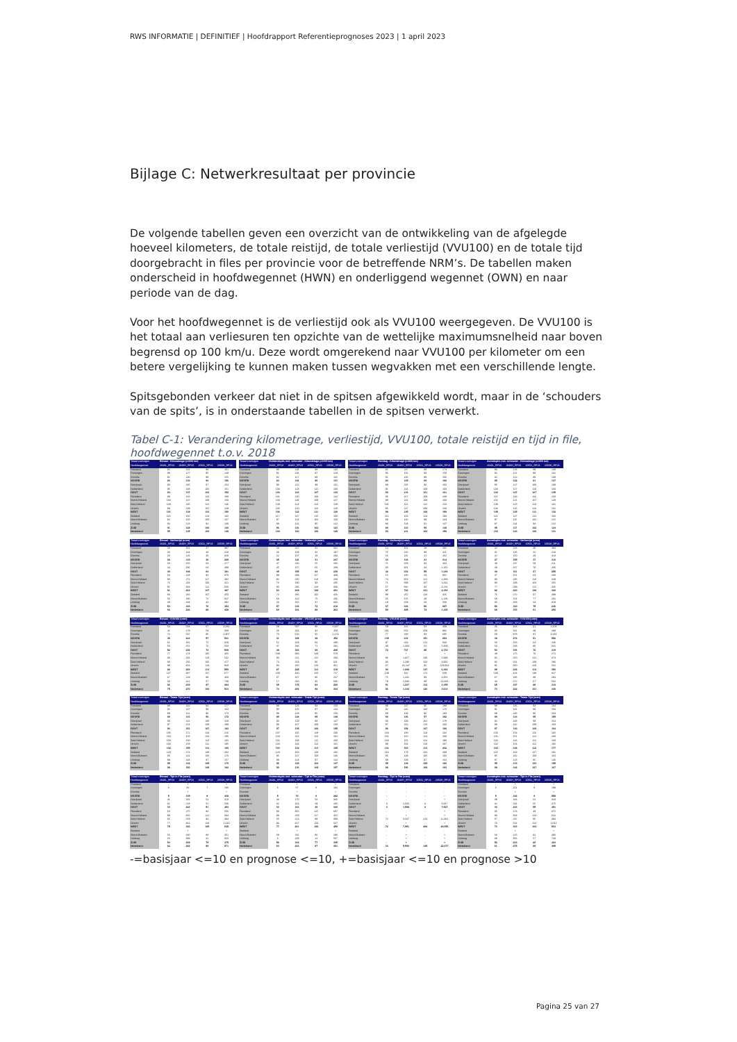RWS INFORMATIE | DEFINITIEF | Hoofdrapport Referentieprognoses 2023 | 1 april 2023
Bijlage C: Netwerkresultaat per provincie
De volgende tabellen geven een overzicht van de ontwikkeling van de afgelegde hoeveel kilometers, de totale reistijd, de totale verliestijd (VVU100) en de totale tijd doorgebracht in files per provincie voor de betreffende NRM’s. De tabellen maken onderscheid in hoofdwegennet (HWN) en onderliggend wegennet (OWN) en naar periode van de dag.
Voor het hoofdwegennet is de verliestijd ook als VVU100 weergegeven. De VVU100 is het totaal aan verliesuren ten opzichte van de wettelijke maximumsnelheid naar boven begrensd op 100 km/u. Deze wordt omgerekend naar VVU100 per kilometer om een betere vergelijking te kunnen maken tussen wegvakken met een verschillende lengte.
Spitsgebonden verkeer dat niet in de spitsen afgewikkeld wordt, maar in de ‘schouders van de spits’, is in onderstaande tabellen in de spitsen verwerkt.
Tabel C-1: Verandering kilometrage, verliestijd, VVU100, totale reistijd en tijd in file, hoofdwegennet t.o.v. 2018
| Totaal voertuigen | Etmaal - Kilometrage (x1000 km) | | | |
| --- | --- | --- | --- | --- |
| Hoofdwegennet | 2040L_RP23 | 2040H_RP23 | 2050L_RP23 | 2050H_RP23 |
| Friesland | 82 | 131 | 88 | 161 |
| Groningen | 88 | 127 | 95 | 149 |
| Drenthe | 81 | 130 | 89 | 155 |
| NOORD | 83 | 130 | 90 | 156 |
| Overijssel | 90 | 135 | 97 | 154 |
| Gelderland | 95 | 138 | 105 | 151 |
| OOST | 94 | 137 | 103 | 152 |
| Flevoland | 99 | 156 | 110 | 188 |
| Noord-Holland | 100 | 137 | 109 | 150 |
| Zuid-Holland | 103 | 136 | 112 | 146 |
| Utrecht | 98 | 139 | 107 | 148 |
| WEST | 101 | 138 | 110 | 150 |
| Zeeland | 113 | 160 | 123 | 182 |
| Noord-Brabant | 92 | 126 | 100 | 137 |
| Limburg | 84 | 123 | 92 | 139 |
| ZUID | 91 | 128 | 100 | 140 |
| Nederland | 95 | 135 | 104 | 148 |
| Totaal voertuigen | Ochtendspits incl. schouder - Kilometrage (x1000 km) | | | |
| --- | --- | --- | --- | --- |
| Hoofdwegennet | 2040L_RP23 | 2040H_RP23 | 2050L_RP23 | 2050H_RP23 |
| Friesland | 83 | 119 | 88 | 133 |
| Groningen | 91 | 118 | 97 | 128 |
| Drenthe | 82 | 117 | 88 | 131 |
| NOORD | 84 | 118 | 90 | 131 |
| Overijssel | 93 | 122 | 99 | 131 |
| Gelderland | 103 | 123 | 111 | 130 |
| OOST | 100 | 123 | 107 | 130 |
| Flevoland | 101 | 130 | 109 | 142 |
| Noord-Holland | 104 | 119 | 109 | 127 |
| Zuid-Holland | 108 | 124 | 113 | 129 |
| Utrecht | 105 | 120 | 110 | 126 |
| WEST | 106 | 122 | 111 | 129 |
| Zeeland | 117 | 147 | 125 | 160 |
| Noord-Brabant | 97 | 113 | 102 | 119 |
| Limburg | 88 | 114 | 95 | 122 |
| ZUID | 96 | 116 | 102 | 123 |
| Nederland | 100 | 120 | 106 | 128 |
| Totaal voertuigen | Restdag - Kilometrage (x1000 km) | | | |
| --- | --- | --- | --- | --- |
| Hoofdwegennet | 2040L_RP23 | 2040H_RP23 | 2050L_RP23 | 2050H_RP23 |
| Friesland | 82 | 137 | 88 | 174 |
| Groningen | 86 | 132 | 93 | 159 |
| Drenthe | 81 | 136 | 89 | 166 |
| NOORD | 83 | 135 | 90 | 168 |
| Overijssel | 88 | 141 | 96 | 163 |
| Gelderland | 91 | 144 | 103 | 160 |
| OOST | 90 | 143 | 101 | 161 |
| Flevoland | 96 | 167 | 109 | 209 |
| Noord-Holland | 98 | 144 | 109 | 160 |
| Zuid-Holland | 101 | 141 | 111 | 153 |
| Utrecht | 95 | 147 | 106 | 158 |
| WEST | 98 | 145 | 109 | 159 |
| Zeeland | 111 | 166 | 123 | 193 |
| Noord-Brabant | 89 | 132 | 99 | 144 |
| Limburg | 83 | 128 | 91 | 147 |
| ZUID | 89 | 133 | 99 | 148 |
| Nederland | 93 | 141 | 103 | 158 |
| Totaal voertuigen | Avondspits incl. schouder - Kilometrage (x1000 km) | | | |
| --- | --- | --- | --- | --- |
| Hoofdwegennet | 2040L_RP23 | 2040H_RP23 | 2050L_RP23 | 2050H_RP23 |
| Friesland | 83 | 123 | 88 | 140 |
| Groningen | 92 | 121 | 98 | 131 |
| Drenthe | 82 | 122 | 89 | 138 |
| NOORD | 85 | 122 | 91 | 137 |
| Overijssel | 95 | 127 | 100 | 138 |
| Gelderland | 103 | 127 | 110 | 134 |
| OOST | 100 | 127 | 107 | 135 |
| Flevoland | 107 | 143 | 116 | 160 |
| Noord-Holland | 102 | 121 | 107 | 128 |
| Zuid-Holland | 108 | 125 | 113 | 131 |
| Utrecht | 103 | 125 | 110 | 131 |
| WEST | 105 | 125 | 111 | 132 |
| Zeeland | 113 | 147 | 122 | 160 |
| Noord-Brabant | 97 | 115 | 102 | 122 |
| Limburg | 87 | 114 | 93 | 122 |
| ZUID | 95 | 117 | 102 | 124 |
| Nederland | 100 | 123 | 106 | 131 |
| Totaal voertuigen | Etmaal - Verliestijd (uren) | | | |
| --- | --- | --- | --- | --- |
| Hoofdwegennet | 2040L_RP23 | 2040H_RP23 | 2050L_RP23 | 2050H_RP23 |
| Friesland | 20 | 161 | 27 | 387 |
| Groningen | 34 | 134 | 43 | 228 |
| Drenthe | 20 | 126 | 26 | 328 |
| NOORD | 28 | 139 | 36 | 289 |
| Overijssel | 53 | 156 | 63 | 277 |
| Gelderland | 44 | 196 | 64 | 409 |
| OOST | 46 | 188 | 64 | 381 |
| Flevoland | 63 | 218 | 84 | 370 |
| Noord-Holland | 90 | 272 | 117 | 492 |
| Zuid-Holland | 76 | 234 | 100 | 421 |
| Utrecht | 81 | 334 | 112 | 666 |
| WEST | 81 | 264 | 107 | 487 |
| Zeeland | 84 | 266 | 107 | 453 |
| Noord-Brabant | 55 | 180 | 72 | 347 |
| Limburg | 28 | 184 | 42 | 382 |
| ZUID | 53 | 183 | 70 | 354 |
| Nederland | 66 | 226 | 88 | 428 |
| Totaal voertuigen | Ochtendspits incl. schouder - Verliestijd (uren) | | | |
| --- | --- | --- | --- | --- |
| Hoofdwegennet | 2040L_RP23 | 2040H_RP23 | 2050L_RP23 | 2050H_RP23 |
| Friesland | 23 | 147 | 32 | 341 |
| Groningen | 26 | 108 | 32 | 197 |
| Drenthe | 22 | 107 | 28 | 293 |
| NOORD | 25 | 116 | 31 | 247 |
| Overijssel | 47 | 146 | 55 | 235 |
| Gelderland | 45 | 157 | 65 | 239 |
| OOST | 45 | 155 | 64 | 238 |
| Flevoland | 89 | 298 | 117 | 449 |
| Noord-Holland | 92 | 200 | 118 | 268 |
| Zuid-Holland | 73 | 190 | 93 | 285 |
| Utrecht | 90 | 236 | 118 | 309 |
| WEST | 84 | 208 | 108 | 291 |
| Zeeland | 72 | 266 | 102 | 426 |
| Noord-Brabant | 59 | 142 | 75 | 206 |
| Limburg | 23 | 165 | 37 | 332 |
| ZUID | 57 | 146 | 72 | 219 |
| Nederland | 69 | 181 | 89 | 263 |
| Totaal voertuigen | Restdag - Verliestijd (uren) | | | |
| --- | --- | --- | --- | --- |
| Hoofdwegennet | 2040L_RP23 | 2040H_RP23 | 2050L_RP23 | 2050H_RP23 |
| Friesland | 14 | 101 | 18 | 281 |
| Groningen | 75 | 220 | 89 | 411 |
| Drenthe | 16 | 115 | 21 | 262 |
| NOORD | 33 | 142 | 41 | 314 |
| Overijssel | 71 | 209 | 84 | 463 |
| Gelderland | 30 | 381 | 44 | 1,262 |
| OOST | 42 | 332 | 55 | 1,036 |
| Flevoland | 15 | 180 | 23 | 801 |
| Noord-Holland | 74 | 853 | 112 | 2,483 |
| Zuid-Holland | 71 | 599 | 107 | 1,631 |
| Utrecht | 57 | 932 | 84 | 3,216 |
| WEST | 67 | 723 | 101 | 2,154 |
| Zeeland | 98 | 262 | 118 | 425 |
| Noord-Brabant | 35 | 376 | 49 | 1,136 |
| Limburg | 18 | 208 | 26 | 568 |
| ZUID | 37 | 342 | 50 | 997 |
| Nederland | 50 | 485 | 72 | 1,446 |
| Totaal voertuigen | Avondspits incl. schouder - Verliestijd (uren) | | | |
| --- | --- | --- | --- | --- |
| Hoofdwegennet | 2040L_RP23 | 2040H_RP23 | 2050L_RP23 | 2050H_RP23 |
| Friesland | 22 | 213 | 30 | 494 |
| Groningen | 31 | 136 | 42 | 210 |
| Drenthe | 22 | 150 | 29 | 413 |
| NOORD | 27 | 155 | 37 | 310 |
| Overijssel | 48 | 137 | 58 | 211 |
| Gelderland | 48 | 167 | 70 | 266 |
| OOST | 48 | 161 | 67 | 255 |
| Flevoland | 47 | 151 | 64 | 230 |
| Noord-Holland | 90 | 235 | 118 | 349 |
| Zuid-Holland | 80 | 188 | 104 | 265 |
| Utrecht | 77 | 299 | 111 | 445 |
| WEST | 82 | 220 | 108 | 320 |
| Zeeland | 76 | 272 | 97 | 499 |
| Noord-Brabant | 58 | 154 | 77 | 231 |
| Limburg | 35 | 183 | 54 | 319 |
| ZUID | 56 | 160 | 75 | 246 |
| Nederland | 68 | 193 | 91 | 290 |
| Totaal voertuigen | Etmaal - VVU100 (uren) | | | |
| --- | --- | --- | --- | --- |
| Hoofdwegennet | 2040L_RP23 | 2040H_RP23 | 2050L_RP23 | 2050H_RP23 |
| Friesland | 54 | 543 | 67 | 1,431 |
| Groningen | 42 | 179 | 53 | 308 |
| Drenthe | 72 | 537 | 86 | 1,907 |
| NOORD | 45 | 244 | 57 | 541 |
| Overijssel | 61 | 181 | 72 | 329 |
| Gelderland | 50 | 252 | 75 | 563 |
| OOST | 52 | 236 | 74 | 509 |
| Flevoland | 77 | 274 | 105 | 465 |
| Noord-Holland | 93 | 291 | 123 | 542 |
| Zuid-Holland | 80 | 256 | 105 | 477 |
| Utrecht | 88 | 401 | 123 | 843 |
| WEST | 86 | 293 | 114 | 559 |
| Zeeland | 127 | 387 | 157 | 677 |
| Noord-Brabant | 67 | 229 | 88 | 460 |
| Limburg | 33 | 321 | 57 | 748 |
| ZUID | 66 | 239 | 87 | 484 |
| Nederland | 75 | 270 | 100 | 533 |
| Totaal voertuigen | Ochtendspits incl. schouder - VVU100 (uren) | | | |
| --- | --- | --- | --- | --- |
| Hoofdwegennet | 2040L_RP23 | 2040H_RP23 | 2050L_RP23 | 2050H_RP23 |
| Friesland | 59 | 597 | 80 | 1,637 |
| Groningen | 26 | 134 | 32 | 259 |
| Drenthe | 70 | 526 | 82 | 2,173 |
| NOORD | 31 | 188 | 38 | 452 |
| Overijssel | 52 | 168 | 60 | 280 |
| Gelderland | 47 | 186 | 71 | 291 |
| OOST | 48 | 183 | 69 | 289 |
| Flevoland | 109 | 380 | 143 | 578 |
| Noord-Holland | 94 | 211 | 122 | 284 |
| Zuid-Holland | 74 | 204 | 96 | 311 |
| Utrecht | 94 | 265 | 126 | 351 |
| WEST | 87 | 225 | 113 | 318 |
| Zeeland | 109 | 440 | 156 | 727 |
| Noord-Brabant | 67 | 167 | 86 | 247 |
| Limburg | 17 | 260 | 35 | 585 |
| ZUID | 65 | 175 | 84 | 269 |
| Nederland | 74 | 206 | 98 | 304 |
| Totaal voertuigen | Restdag - VVU100 (uren) | | | |
| --- | --- | --- | --- | --- |
| Hoofdwegennet | 2040L_RP23 | 2040H_RP23 | 2050L_RP23 | 2050H_RP23 |
| Friesland | 59 | 142 | 63 | 409 |
| Groningen | 231 | 502 | 258 | 891 |
| Drenthe | 77 | 248 | 93 | 605 |
| NOORD | 135 | 316 | 151 | 654 |
| Overijssel | 97 | 263 | 112 | 603 |
| Gelderland | 39 | 1,333 | 52 | 5,409 |
| OOST | 72 | 737 | 85 | 2,733 |
| Flevoland | - | + | - | + |
| Noord-Holland | 86 | 1,827 | 136 | 5,949 |
| Zuid-Holland | 94 | 1,290 | 154 | 3,932 |
| Utrecht | 37 | 31,147 | 92 | 129,914 |
| WEST | 90 | 1,909 | 147 | 6,494 |
| Zeeland | 149 | 332 | 172 | 539 |
| Noord-Brabant | 75 | 1,441 | 99 | 4,951 |
| Limburg | 79 | 2,680 | 88 | 10,431 |
| ZUID | 91 | 1,237 | 112 | 4,155 |
| Nederland | 86 | 1,344 | 120 | 4,614 |
| Totaal voertuigen | Avondspits incl. schouder - VVU100 (uren) | | | |
| --- | --- | --- | --- | --- |
| Hoofdwegennet | 2040L_RP23 | 2040H_RP23 | 2050L_RP23 | 2050H_RP23 |
| Friesland | 46 | 823 | 61 | 2,103 |
| Groningen | 35 | 181 | 49 | 288 |
| Drenthe | 68 | 878 | 81 | 3,191 |
| NOORD | 38 | 272 | 51 | 586 |
| Overijssel | 53 | 156 | 64 | 246 |
| Gelderland | 53 | 208 | 80 | 341 |
| OOST | 53 | 196 | 76 | 319 |
| Flevoland | 49 | 175 | 70 | 272 |
| Noord-Holland | 92 | 250 | 122 | 374 |
| Zuid-Holland | 82 | 201 | 108 | 286 |
| Utrecht | 81 | 350 | 120 | 531 |
| WEST | 85 | 238 | 113 | 350 |
| Zeeland | 109 | 424 | 138 | 817 |
| Noord-Brabant | 67 | 186 | 89 | 284 |
| Limburg | 40 | 272 | 67 | 502 |
| ZUID | 65 | 197 | 88 | 310 |
| Nederland | 74 | 222 | 101 | 340 |
| Totaal voertuigen | Etmaal - Totale Tijd (uren) | | | |
| --- | --- | --- | --- | --- |
| Hoofdwegennet | 2040L_RP23 | 2040H_RP23 | 2050L_RP23 | 2050H_RP23 |
| Friesland | 88 | 142 | 94 | 177 |
| Groningen | 92 | 137 | 99 | 163 |
| Drenthe | 88 | 142 | 96 | 174 |
| NOORD | 89 | 141 | 96 | 172 |
| Overijssel | 93 | 142 | 100 | 169 |
| Gelderland | 97 | 154 | 109 | 189 |
| OOST | 96 | 151 | 107 | 183 |
| Flevoland | 105 | 172 | 118 | 216 |
| Noord-Holland | 102 | 156 | 113 | 195 |
| Zuid-Holland | 103 | 150 | 113 | 181 |
| Utrecht | 100 | 158 | 111 | 195 |
| WEST | 102 | 155 | 113 | 190 |
| Zeeland | 120 | 173 | 130 | 202 |
| Noord-Brabant | 95 | 141 | 105 | 170 |
| Limburg | 89 | 134 | 97 | 157 |
| ZUID | 95 | 142 | 105 | 170 |
| Nederland | 98 | 150 | 108 | 182 |
| Totaal voertuigen | Ochtendspits incl. schouder - Totale Tijd (uren) | | | |
| --- | --- | --- | --- | --- |
| Hoofdwegennet | 2040L_RP23 | 2040H_RP23 | 2050L_RP23 | 2050H_RP23 |
| Friesland | 88 | 129 | 93 | 150 |
| Groningen | 90 | 125 | 97 | 144 |
| Drenthe | 88 | 128 | 95 | 150 |
| NOORD | 89 | 128 | 95 | 148 |
| Overijssel | 93 | 129 | 98 | 147 |
| Gelderland | 98 | 137 | 109 | 158 |
| OOST | 97 | 135 | 106 | 155 |
| Flevoland | 107 | 165 | 118 | 200 |
| Noord-Holland | 104 | 141 | 113 | 162 |
| Zuid-Holland | 102 | 139 | 111 | 160 |
| Utrecht | 104 | 143 | 114 | 161 |
| WEST | 103 | 142 | 113 | 165 |
| Zeeland | 123 | 163 | 133 | 182 |
| Noord-Brabant | 95 | 127 | 103 | 146 |
| Limburg | 89 | 124 | 97 | 142 |
| ZUID | 96 | 129 | 104 | 147 |
| Nederland | 99 | 136 | 108 | 157 |
| Totaal voertuigen | Restdag - Totale Tijd (uren) | | | |
| --- | --- | --- | --- | --- |
| Hoofdwegennet | 2040L_RP23 | 2040H_RP23 | 2050L_RP23 | 2050H_RP23 |
| Friesland | 89 | 147 | 95 | 188 |
| Groningen | 92 | 142 | 100 | 173 |
| Drenthe | 88 | 148 | 96 | 183 |
| NOORD | 90 | 146 | 97 | 182 |
| Overijssel | 93 | 149 | 101 | 179 |
| Gelderland | 97 | 162 | 110 | 203 |
| OOST | 96 | 158 | 107 | 196 |
| Flevoland | 104 | 180 | 118 | 232 |
| Noord-Holland | 101 | 162 | 113 | 208 |
| Zuid-Holland | 103 | 155 | 114 | 190 |
| Utrecht | 98 | 164 | 110 | 207 |
| WEST | 101 | 160 | 113 | 202 |
| Zeeland | 119 | 178 | 131 | 209 |
| Noord-Brabant | 95 | 148 | 105 | 182 |
| Limburg | 89 | 138 | 97 | 164 |
| ZUID | 95 | 148 | 105 | 180 |
| Nederland | 98 | 156 | 108 | 193 |
| Totaal voertuigen | Avondspits incl. schouder - Totale Tijd (uren) | | | |
| --- | --- | --- | --- | --- |
| Hoofdwegennet | 2040L_RP23 | 2040H_RP23 | 2050L_RP23 | 2050H_RP23 |
| Friesland | 88 | 136 | 93 | 164 |
| Groningen | 91 | 131 | 98 | 150 |
| Drenthe | 88 | 136 | 96 | 163 |
| NOORD | 89 | 134 | 95 | 159 |
| Overijssel | 92 | 133 | 98 | 154 |
| Gelderland | 98 | 142 | 109 | 168 |
| OOST | 97 | 140 | 106 | 164 |
| Flevoland | 106 | 154 | 116 | 182 |
| Noord-Holland | 101 | 151 | 112 | 184 |
| Zuid-Holland | 102 | 143 | 112 | 168 |
| Utrecht | 102 | 154 | 112 | 182 |
| WEST | 102 | 148 | 112 | 177 |
| Zeeland | 118 | 163 | 127 | 191 |
| Noord-Brabant | 95 | 132 | 103 | 154 |
| Limburg | 87 | 126 | 95 | 146 |
| ZUID | 95 | 133 | 103 | 155 |
| Nederland | 98 | 142 | 107 | 167 |
| Totaal voertuigen | Etmaal - Tijd in File (uren) | | | |
| --- | --- | --- | --- | --- |
| Hoofdwegennet | 2040L_RP23 | 2040H_RP23 | 2050L_RP23 | 2050H_RP23 |
| Friesland | - | + | - | + |
| Groningen | 5 | 82 | 7 | 185 |
| Drenthe | - | + | - | + |
| NOORD | 5 | 135 | 8 | 438 |
| Overijssel | 41 | 191 | 52 | 413 |
| Gelderland | 31 | 228 | 51 | 506 |
| OOST | 33 | 223 | 51 | 493 |
| Flevoland | 64 | 275 | 84 | 556 |
| Noord-Holland | 89 | 356 | 121 | 694 |
| Zuid-Holland | 66 | 259 | 94 | 494 |
| Utrecht | 77 | 461 | 118 | 1,010 |
| WEST | 75 | 320 | 105 | 635 |
| Zeeland | - | + | - | + |
| Noord-Brabant | 55 | 230 | 80 | 451 |
| Limburg | 25 | 339 | 41 | 823 |
| ZUID | 54 | 238 | 79 | 475 |
| Nederland | 62 | 282 | 89 | 571 |
| Totaal voertuigen | Ochtendspits incl. schouder - Tijd in File (uren) | | | |
| --- | --- | --- | --- | --- |
| Hoofdwegennet | 2040L_RP23 | 2040H_RP23 | 2050L_RP23 | 2050H_RP23 |
| Friesland | - | + | - | + |
| Groningen | 5 | 57 | 6 | 164 |
| Drenthe | - | + | - | + |
| NOORD | 5 | 74 | 6 | 282 |
| Overijssel | 43 | 170 | 50 | 345 |
| Gelderland | 32 | 164 | 49 | 295 |
| OOST | 33 | 164 | 49 | 300 |
| Flevoland | 89 | 365 | 115 | 687 |
| Noord-Holland | 88 | 259 | 117 | 452 |
| Zuid-Holland | 65 | 222 | 88 | 399 |
| Utrecht | 83 | 327 | 120 | 547 |
| WEST | 77 | 261 | 106 | 459 |
| Zeeland | - | + | - | + |
| Noord-Brabant | 58 | 181 | 80 | 290 |
| Limburg | 5 | 208 | 14 | 567 |
| ZUID | 56 | 184 | 77 | 305 |
| Nederland | 63 | 223 | 87 | 391 |
| Totaal voertuigen | Restdag - Tijd in File (uren) | | | |
| --- | --- | --- | --- | --- |
| Hoofdwegennet | 2040L_RP23 | 2040H_RP23 | 2050L_RP23 | 2050H_RP23 |
| Friesland | - | - | - | - |
| Groningen | - | - | - | - |
| Drenthe | - | - | - | - |
| NOORD | - | - | - | - |
| Overijssel | - | - | - | + |
| Gelderland | 0 | 1,503 | 0 | 6,917 |
| OOST | 0 | 1,598 | 0 | 7,527 |
| Flevoland | - | - | - | + |
| Noord-Holland | - | + | - | + |
| Zuid-Holland | 72 | 3,347 | 223 | 11,301 |
| Utrecht | - | + | - | + |
| WEST | 72 | 7,951 | 268 | 29,956 |
| Zeeland | - | - | - | - |
| Noord-Brabant | - | + | - | + |
| Limburg | - | + | - | + |
| ZUID | - | + | - | + |
| Nederland | 33 | 5,590 | 125 | 22,077 |
| Totaal voertuigen | Avondspits incl. schouder - Tijd in File (uren) | | | |
| --- | --- | --- | --- | --- |
| Hoofdwegennet | 2040L_RP23 | 2040H_RP23 | 2050L_RP23 | 2050H_RP23 |
| Friesland | - | + | - | + |
| Groningen | 5 | 101 | 9 | 199 |
| Drenthe | - | + | - | + |
| NOORD | 5 | 182 | 9 | 558 |
| Overijssel | 39 | 184 | 52 | 343 |
| Gelderland | 32 | 244 | 55 | 475 |
| OOST | 33 | 233 | 55 | 451 |
| Flevoland | 35 | 173 | 49 | 372 |
| Noord-Holland | 90 | 368 | 123 | 641 |
| Zuid-Holland | 67 | 237 | 95 | 394 |
| Utrecht | 70 | 514 | 114 | 1,011 |
| WEST | 73 | 303 | 104 | 533 |
| Zeeland | - | + | - | + |
| Noord-Brabant | 53 | 225 | 81 | 396 |
| Limburg | 38 | 356 | 57 | 743 |
| ZUID | 52 | 234 | 80 | 423 |
| Nederland | 61 | 275 | 89 | 495 |
-=basisjaar <=10 en prognose <=10, +=basisjaar <=10 en prognose >10
Pagina 25 van 27